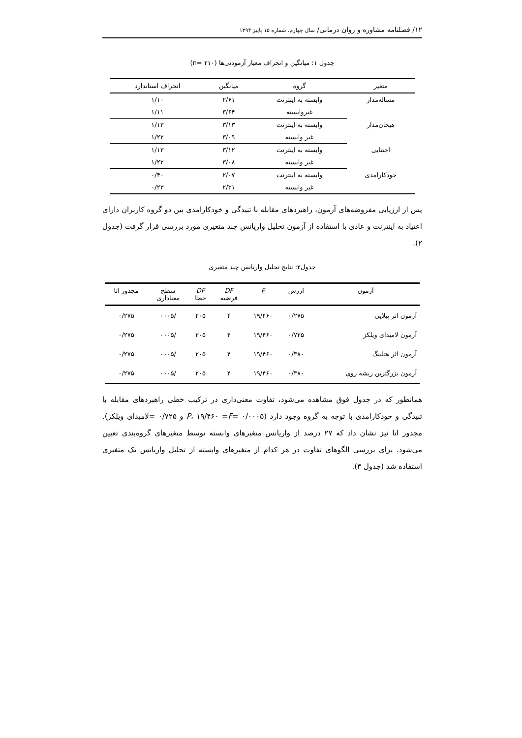۱۲/ فصلنامه مشاوره و روان درمانی/ سال چهارم، شماره ۱۵ پاییز ۱۳۹۴
جدول ۱: میانگین و انحراف معیار آزمودنی‌ها (n= ۲۱۰)
| متغیر | گروه | میانگین | انحراف استاندارد |
| --- | --- | --- | --- |
| مساله‌مدار | وابسته به اینترنت | ۲/۶۱ | ۱/۱۰ |
| | غیروابسته | ۳/۶۴ | ۱/۱۱ |
| هیجان‌مدار | وابسته به اینترنت | ۳/۱۳ | ۱/۱۳ |
| | غیر وابسته | ۳/۰۹ | ۱/۲۲ |
| اجتنابی | وابسته به اینترنت | ۳/۱۲ | ۱/۱۳ |
| | غیر وابسته | ۳/۰۸ | ۱/۲۲ |
| خودکارامدی | وابسته به اینترنت | ۲/۰۷ | ۰/۴۰ |
| | غیر وابسته | ۲/۳۱ | ۰/۲۳ |
پس از ارزیابی مفروضه‌های آزمون، راهبردهای مقابله با تنیدگی و خودکارامدی بین دو گروه کاربران دارای اعتیاد به اینترنت و عادی با استفاده از آزمون تحلیل واریانس چند متغیری مورد بررسی قرار گرفت (جدول ۲).
جدول۲: نتایج تحلیل واریانس چند متغیری
| آزمون | ارزش | F | DF فرضیه | DF خطا | سطح معناداری | مجذور اتا |
| --- | --- | --- | --- | --- | --- | --- |
| آزمون اثر پیلایی | ۰/۲۷۵ | ۱۹/۴۶۰ | ۴ | ۲۰۵ | /۰۰۰۵ | ۰/۲۷۵ |
| آزمون لامبدای ویلکز | ۰/۷۲۵ | ۱۹/۴۶۰ | ۴ | ۲۰۵ | /۰۰۰۵ | ۰/۲۷۵ |
| آزمون اثر هتلینگ | ۰/۳۸۰ | ۱۹/۴۶۰ | ۴ | ۲۰۵ | /۰۰۰۵ | ۰/۲۷۵ |
| آزمون بزرگترین ریشه روی | ۰/۳۸۰ | ۱۹/۴۶۰ | ۴ | ۲۰۵ | /۰۰۰۵ | ۰/۲۷۵ |
همانطور که در جدول فوق مشاهده می‌شود، تفاوت معنی‌داری در ترکیب خطی راهبردهای مقابله با تنیدگی و خودکارامدی با توجه به گروه وجود دارد (۰/۰۰۰۵ =P، ۱۹/۴۶۰ =F و ۰/۷۲۵ =لامبدای ویلکز). مجذور اتا نیز نشان داد که ۲۷ درصد از واریانس متغیرهای وابسته توسط متغیرهای گروه‌بندی تعیین می‌شود. برای بررسی الگوهای تفاوت در هر کدام از متغیرهای وابسته از تحلیل واریانس تک متغیری استفاده شد (جدول ۳).